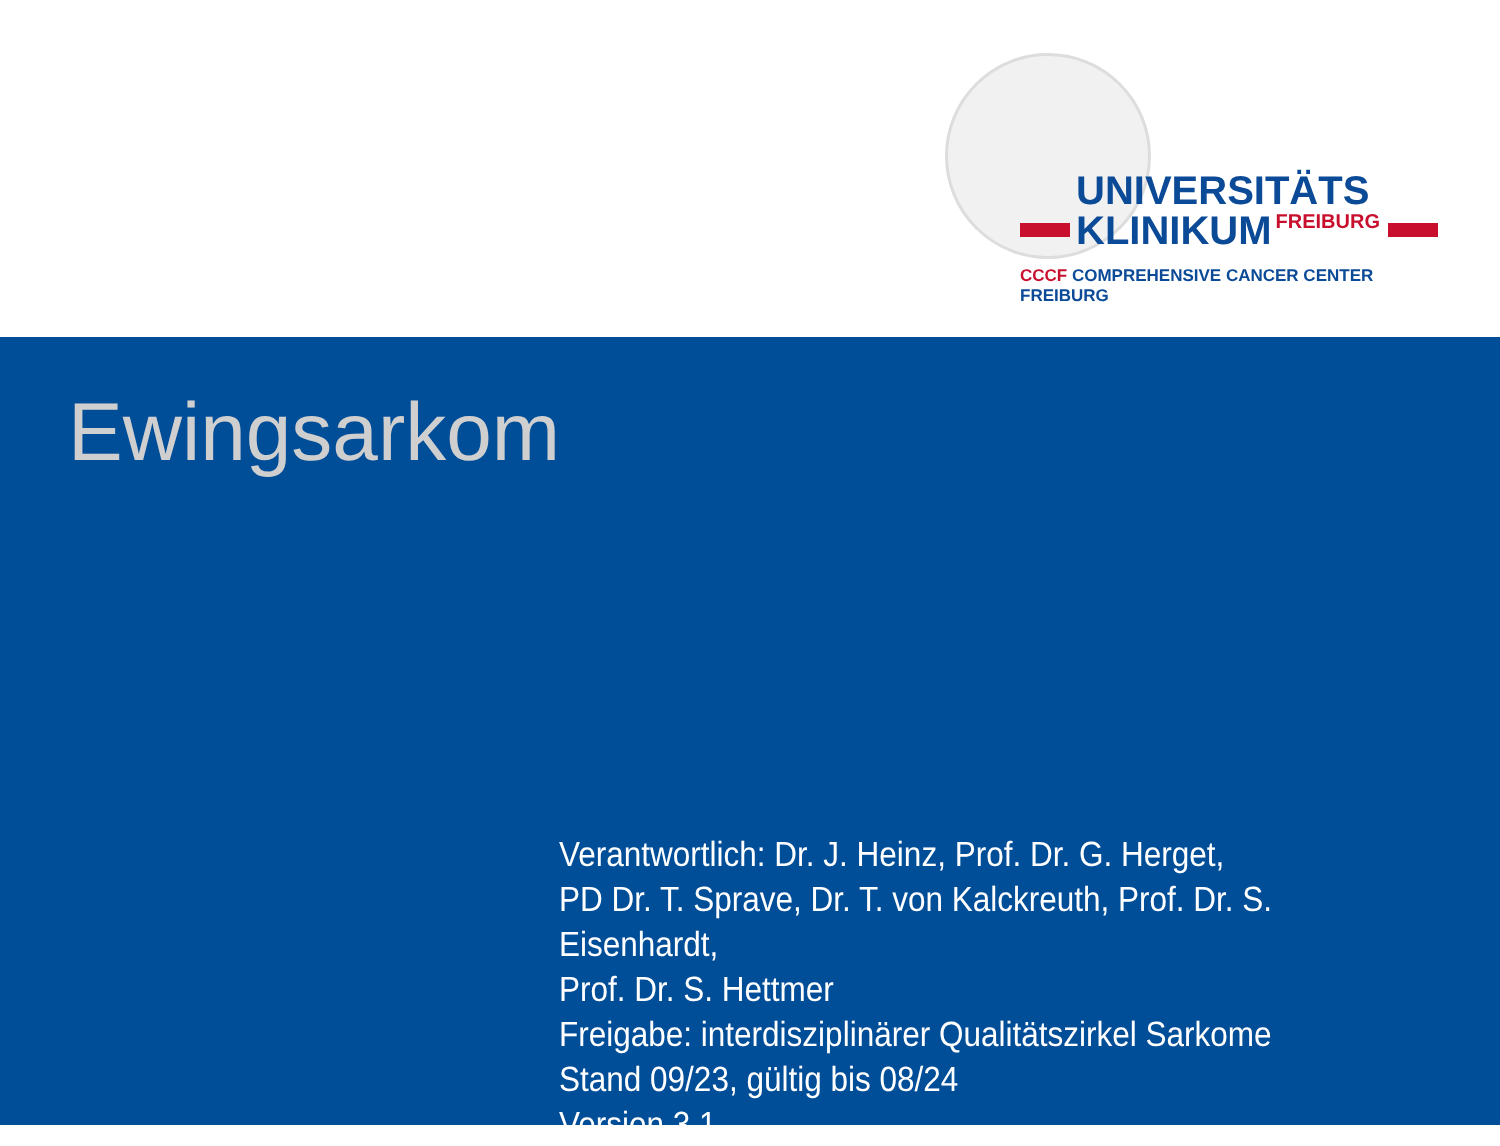UNIVERSITÄTS
KLINIKUM FREIBURG
CCCF COMPREHENSIVE CANCER CENTER FREIBURG
Ewingsarkom
Verantwortlich: Dr. J. Heinz, Prof. Dr. G. Herget,
PD Dr. T. Sprave, Dr. T. von Kalckreuth, Prof. Dr. S. Eisenhardt,
Prof. Dr. S. Hettmer
Freigabe: interdisziplinärer Qualitätszirkel Sarkome
Stand 09/23, gültig bis 08/24
Version 3.1